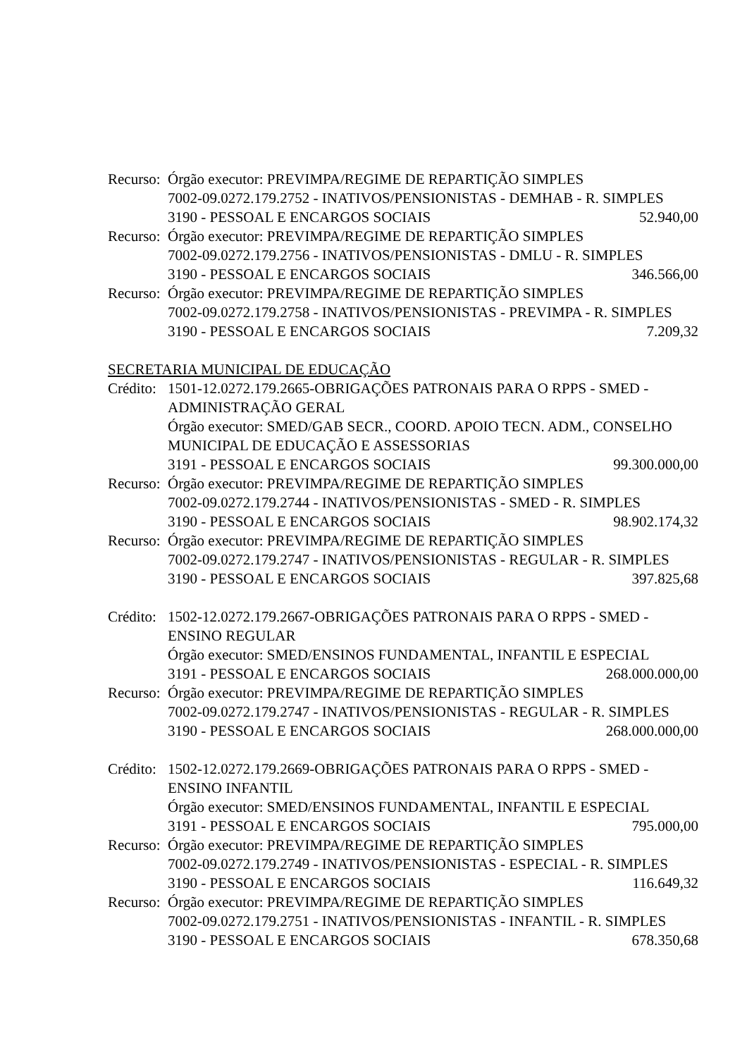Recurso:
Órgão executor: PREVIMPA/REGIME DE REPARTIÇÃO SIMPLES
7002-09.0272.179.2752 - INATIVOS/PENSIONISTAS - DEMHAB - R. SIMPLES
3190 - PESSOAL E ENCARGOS SOCIAIS 52.940,00
Recurso:
Órgão executor: PREVIMPA/REGIME DE REPARTIÇÃO SIMPLES
7002-09.0272.179.2756 - INATIVOS/PENSIONISTAS - DMLU - R. SIMPLES
3190 - PESSOAL E ENCARGOS SOCIAIS 346.566,00
Recurso:
Órgão executor: PREVIMPA/REGIME DE REPARTIÇÃO SIMPLES
7002-09.0272.179.2758 - INATIVOS/PENSIONISTAS - PREVIMPA - R. SIMPLES
3190 - PESSOAL E ENCARGOS SOCIAIS 7.209,32
SECRETARIA MUNICIPAL DE EDUCAÇÃO
Crédito:
1501-12.0272.179.2665-OBRIGAÇÕES PATRONAIS PARA O RPPS - SMED - ADMINISTRAÇÃO GERAL
Órgão executor: SMED/GAB SECR., COORD. APOIO TECN. ADM., CONSELHO MUNICIPAL DE EDUCAÇÃO E ASSESSORIAS
3191 - PESSOAL E ENCARGOS SOCIAIS 99.300.000,00
Recurso:
Órgão executor: PREVIMPA/REGIME DE REPARTIÇÃO SIMPLES
7002-09.0272.179.2744 - INATIVOS/PENSIONISTAS - SMED - R. SIMPLES
3190 - PESSOAL E ENCARGOS SOCIAIS 98.902.174,32
Recurso:
Órgão executor: PREVIMPA/REGIME DE REPARTIÇÃO SIMPLES
7002-09.0272.179.2747 - INATIVOS/PENSIONISTAS - REGULAR - R. SIMPLES
3190 - PESSOAL E ENCARGOS SOCIAIS 397.825,68
Crédito:
1502-12.0272.179.2667-OBRIGAÇÕES PATRONAIS PARA O RPPS - SMED - ENSINO REGULAR
Órgão executor: SMED/ENSINOS FUNDAMENTAL, INFANTIL E ESPECIAL
3191 - PESSOAL E ENCARGOS SOCIAIS 268.000.000,00
Recurso:
Órgão executor: PREVIMPA/REGIME DE REPARTIÇÃO SIMPLES
7002-09.0272.179.2747 - INATIVOS/PENSIONISTAS - REGULAR - R. SIMPLES
3190 - PESSOAL E ENCARGOS SOCIAIS 268.000.000,00
Crédito:
1502-12.0272.179.2669-OBRIGAÇÕES PATRONAIS PARA O RPPS - SMED - ENSINO INFANTIL
Órgão executor: SMED/ENSINOS FUNDAMENTAL, INFANTIL E ESPECIAL
3191 - PESSOAL E ENCARGOS SOCIAIS 795.000,00
Recurso:
Órgão executor: PREVIMPA/REGIME DE REPARTIÇÃO SIMPLES
7002-09.0272.179.2749 - INATIVOS/PENSIONISTAS - ESPECIAL - R. SIMPLES
3190 - PESSOAL E ENCARGOS SOCIAIS 116.649,32
Recurso:
Órgão executor: PREVIMPA/REGIME DE REPARTIÇÃO SIMPLES
7002-09.0272.179.2751 - INATIVOS/PENSIONISTAS - INFANTIL - R. SIMPLES
3190 - PESSOAL E ENCARGOS SOCIAIS 678.350,68